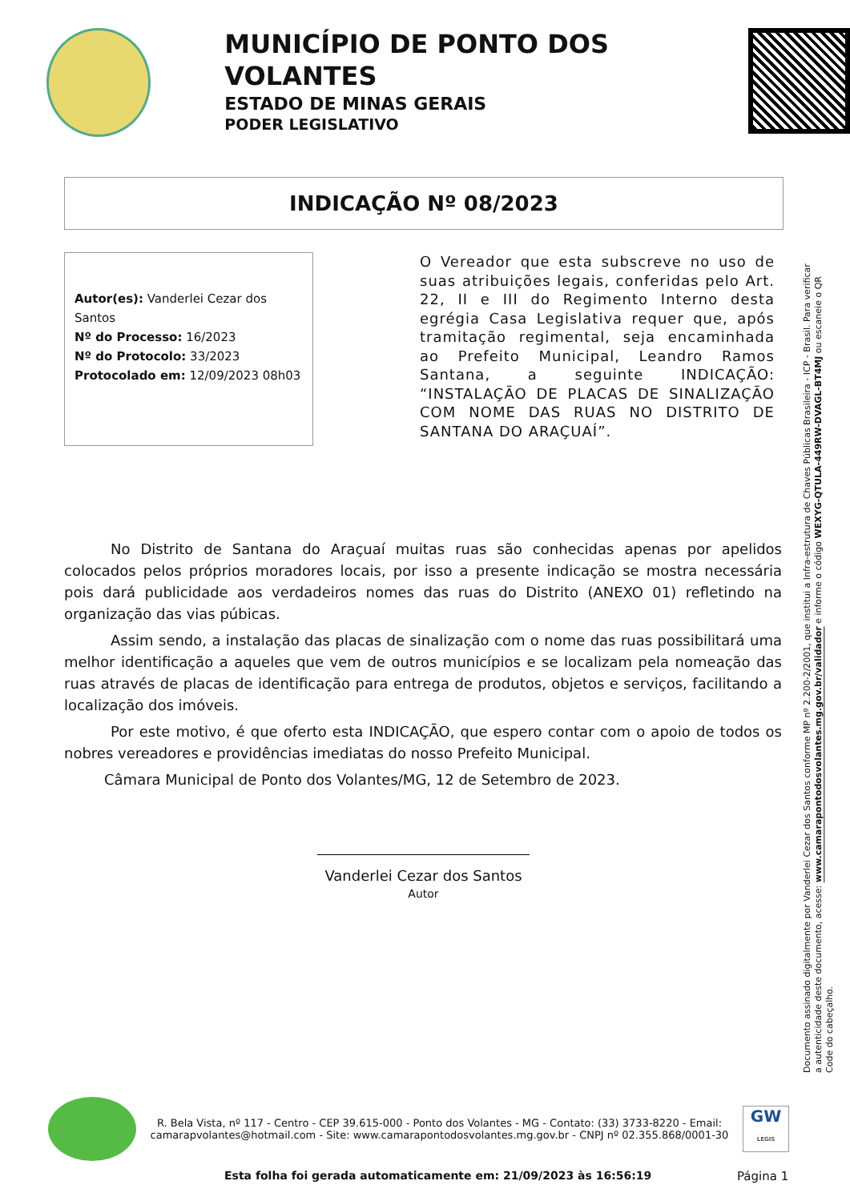MUNICÍPIO DE PONTO DOS VOLANTES
ESTADO DE MINAS GERAIS
PODER LEGISLATIVO
INDICAÇÃO Nº 08/2023
Autor(es): Vanderlei Cezar dos Santos
Nº do Processo: 16/2023
Nº do Protocolo: 33/2023
Protocolado em: 12/09/2023 08h03
O Vereador que esta subscreve no uso de suas atribuições legais, conferidas pelo Art. 22, II e III do Regimento Interno desta egrégia Casa Legislativa requer que, após tramitação regimental, seja encaminhada ao Prefeito Municipal, Leandro Ramos Santana, a seguinte INDICAÇÃO: “INSTALAÇÃO DE PLACAS DE SINALIZAÇÃO COM NOME DAS RUAS NO DISTRITO DE SANTANA DO ARAÇUAÍ”.
No Distrito de Santana do Araçuaí muitas ruas são conhecidas apenas por apelidos colocados pelos próprios moradores locais, por isso a presente indicação se mostra necessária pois dará publicidade aos verdadeiros nomes das ruas do Distrito (ANEXO 01) refletindo na organização das vias púbicas.
Assim sendo, a instalação das placas de sinalização com o nome das ruas possibilitará uma melhor identificação a aqueles que vem de outros municípios e se localizam pela nomeação das ruas através de placas de identificação para entrega de produtos, objetos e serviços, facilitando a localização dos imóveis.
Por este motivo, é que oferto esta INDICAÇÃO, que espero contar com o apoio de todos os nobres vereadores e providências imediatas do nosso Prefeito Municipal.
Câmara Municipal de Ponto dos Volantes/MG, 12 de Setembro de 2023.
Vanderlei Cezar dos Santos
Autor
Documento assinado digitalmente por Vanderlei Cezar dos Santos conforme MP nº 2.200-2/2001, que institui a Infra-estrutura de Chaves Públicas Brasileira - ICP - Brasil. Para verificar a autenticidade deste documento, acesse: www.camarapontodosvolantes.mg.gov.br/validador e informe o código WEXYG-QTULA-449RW-DVAGL-BT4MJ ou escaneie o QR Code do cabeçalho.
R. Bela Vista, nº 117 - Centro - CEP 39.615-000 - Ponto dos Volantes - MG - Contato: (33) 3733-8220 - Email: camarapvolantes@hotmail.com - Site: www.camarapontodosvolantes.mg.gov.br - CNPJ nº 02.355.868/0001-30
GW
LEGIS
Esta folha foi gerada automaticamente em: 21/09/2023 às 16:56:19
Página 1